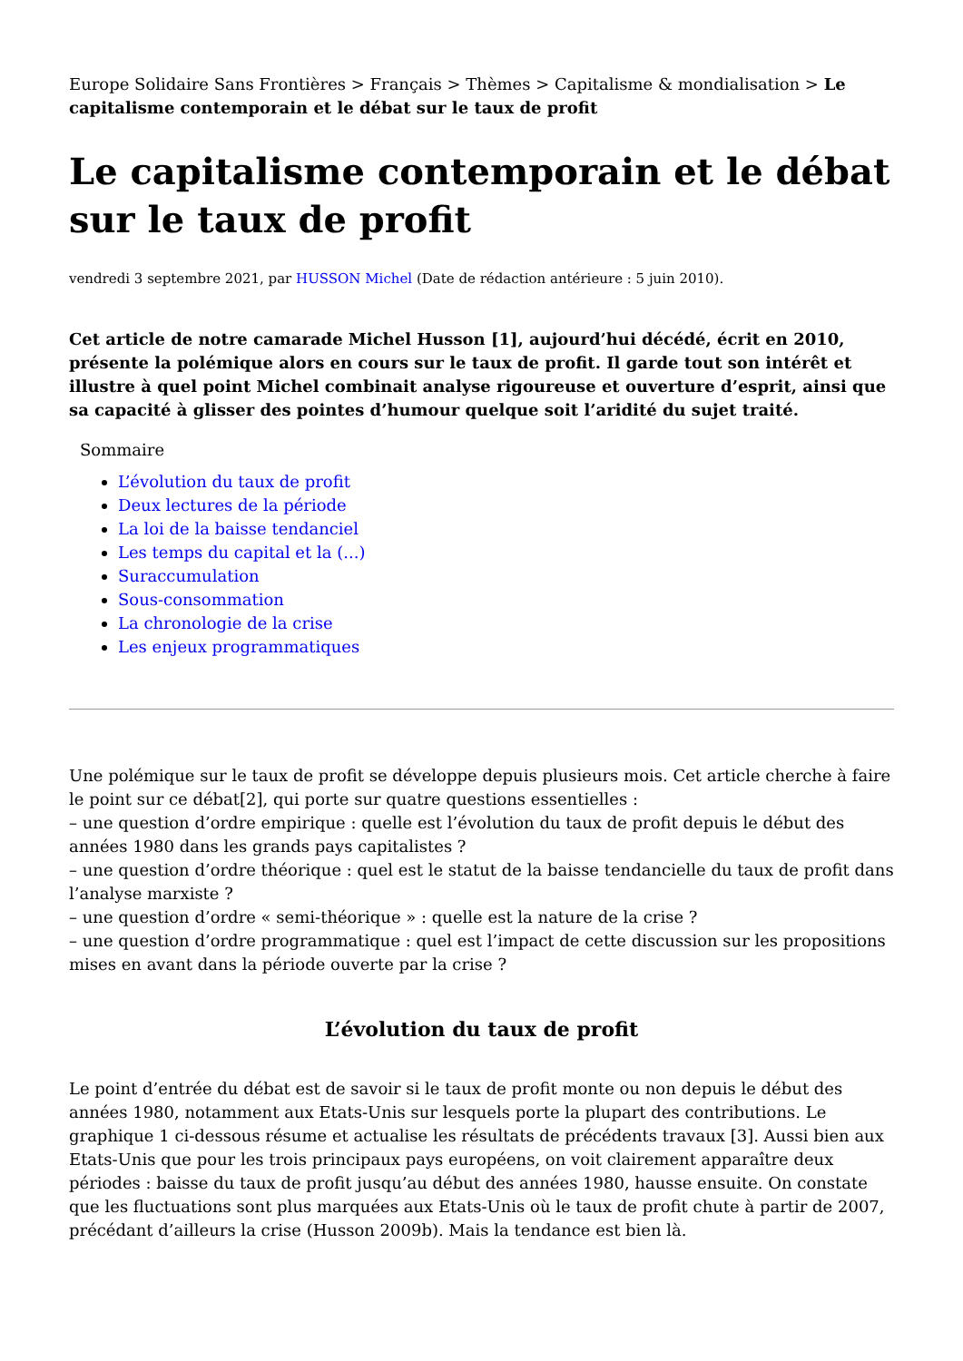Europe Solidaire Sans Frontières > Français > Thèmes > Capitalisme & mondialisation > Le capitalisme contemporain et le débat sur le taux de profit
Le capitalisme contemporain et le débat sur le taux de profit
vendredi 3 septembre 2021, par HUSSON Michel (Date de rédaction antérieure : 5 juin 2010).
Cet article de notre camarade Michel Husson [1], aujourd’hui décédé, écrit en 2010, présente la polémique alors en cours sur le taux de profit. Il garde tout son intérêt et illustre à quel point Michel combinait analyse rigoureuse et ouverture d’esprit, ainsi que sa capacité à glisser des pointes d’humour quelque soit l’aridité du sujet traité.
Sommaire
L’évolution du taux de profit
Deux lectures de la période
La loi de la baisse tendanciel
Les temps du capital et la (...)
Suraccumulation
Sous-consommation
La chronologie de la crise
Les enjeux programmatiques
Une polémique sur le taux de profit se développe depuis plusieurs mois. Cet article cherche à faire le point sur ce débat[2], qui porte sur quatre questions essentielles :
– une question d’ordre empirique : quelle est l’évolution du taux de profit depuis le début des années 1980 dans les grands pays capitalistes ?
– une question d’ordre théorique : quel est le statut de la baisse tendancielle du taux de profit dans l’analyse marxiste ?
– une question d’ordre « semi-théorique » : quelle est la nature de la crise ?
– une question d’ordre programmatique : quel est l’impact de cette discussion sur les propositions mises en avant dans la période ouverte par la crise ?
L’évolution du taux de profit
Le point d’entrée du débat est de savoir si le taux de profit monte ou non depuis le début des années 1980, notamment aux Etats-Unis sur lesquels porte la plupart des contributions. Le graphique 1 ci-dessous résume et actualise les résultats de précédents travaux [3]. Aussi bien aux Etats-Unis que pour les trois principaux pays européens, on voit clairement apparaître deux périodes : baisse du taux de profit jusqu’au début des années 1980, hausse ensuite. On constate que les fluctuations sont plus marquées aux Etats-Unis où le taux de profit chute à partir de 2007, précédant d’ailleurs la crise (Husson 2009b). Mais la tendance est bien là.